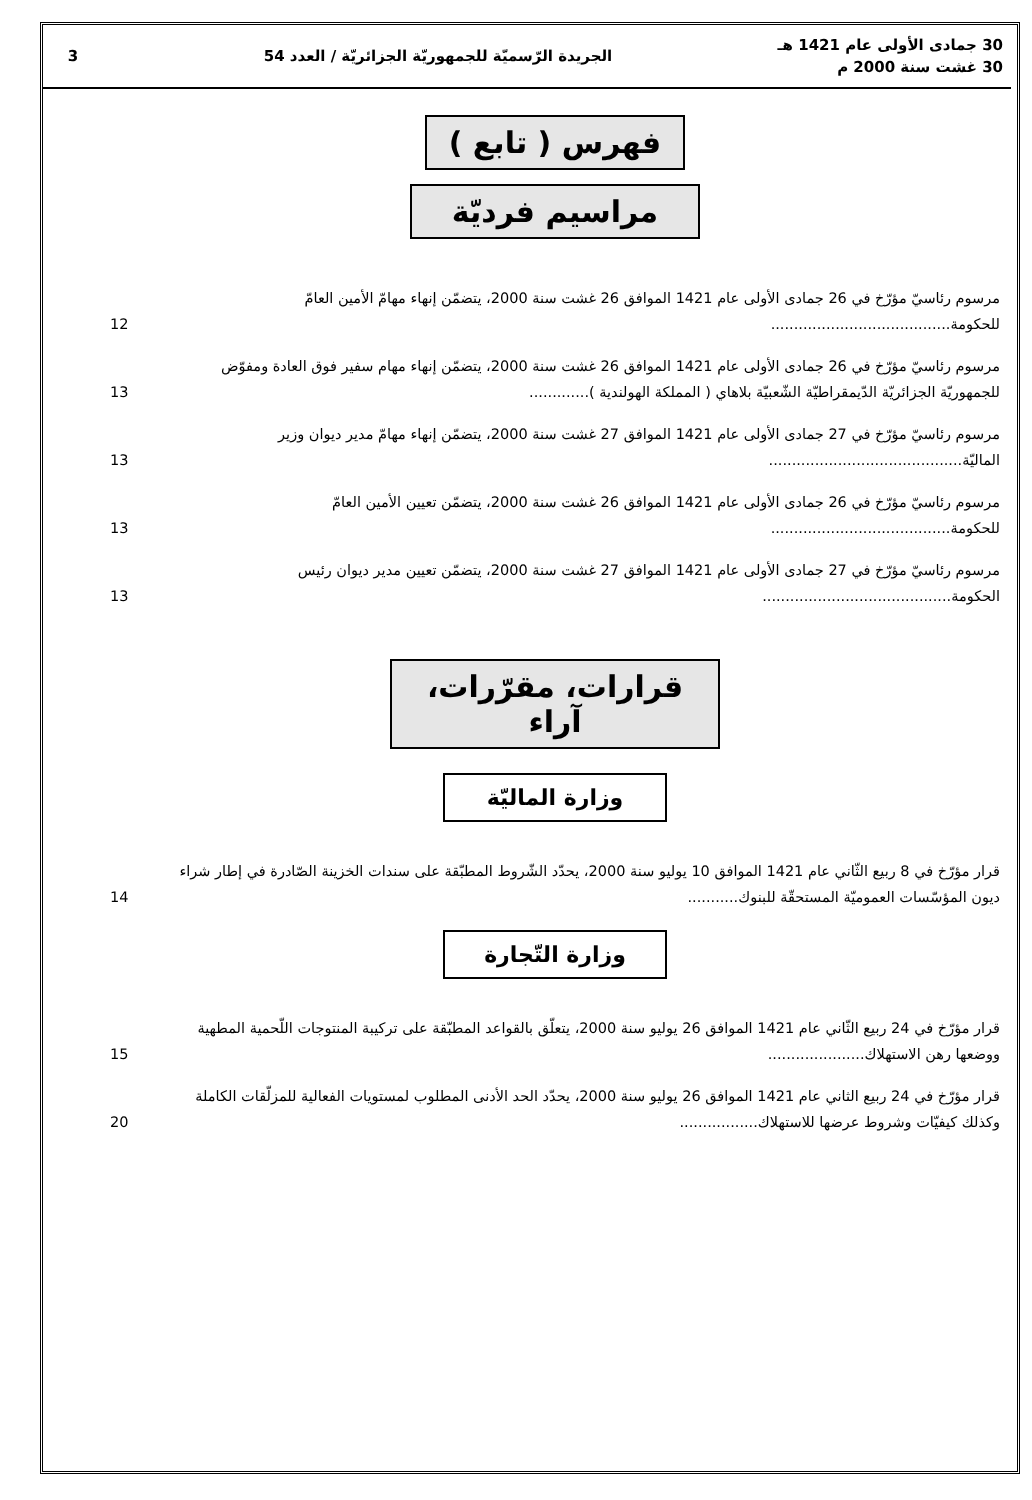30 جمادى الأولى عام 1421 هـ
30 غشت سنة 2000 م
الجريدة الرّسميّة للجمهوريّة الجزائريّة / العدد 54
3
فهرس ( تابع )
مراسيم فرديّة
مرسوم رئاسيّ مؤرّخ في 26 جمادى الأولى عام 1421 الموافق 26 غشت سنة 2000، يتضمّن إنهاء مهامّ الأمين العامّ للحكومة.......................................
12
مرسوم رئاسيّ مؤرّخ في 26 جمادى الأولى عام 1421 الموافق 26 غشت سنة 2000، يتضمّن إنهاء مهام سفير فوق العادة ومفوّض للجمهوريّة الجزائريّة الدّيمقراطيّة الشّعبيّة بلاهاي ( المملكة الهولندية ).............
13
مرسوم رئاسيّ مؤرّخ في 27 جمادى الأولى عام 1421 الموافق 27 غشت سنة 2000، يتضمّن إنهاء مهامّ مدير ديوان وزير الماليّة..........................................
13
مرسوم رئاسيّ مؤرّخ في 26 جمادى الأولى عام 1421 الموافق 26 غشت سنة 2000، يتضمّن تعيين الأمين العامّ للحكومة.......................................
13
مرسوم رئاسيّ مؤرّخ في 27 جمادى الأولى عام 1421 الموافق 27 غشت سنة 2000، يتضمّن تعيين مدير ديوان رئيس الحكومة.........................................
13
قرارات، مقرّرات، آراء
وزارة الماليّة
قرار مؤرّخ في 8 ربيع الثّاني عام 1421 الموافق 10 يوليو سنة 2000، يحدّد الشّروط المطبّقة على سندات الخزينة الصّادرة في إطار شراء ديون المؤسّسات العموميّة المستحقّة للبنوك...........
14
وزارة التّجارة
قرار مؤرّخ في 24 ربيع الثّاني عام 1421 الموافق 26 يوليو سنة 2000، يتعلّق بالقواعد المطبّقة على تركيبة المنتوجات اللّحمية المطهية ووضعها رهن الاستهلاك.....................
15
قرار مؤرّخ في 24 ربيع الثاني عام 1421 الموافق 26 يوليو سنة 2000، يحدّد الحد الأدنى المطلوب لمستويات الفعالية للمزلّقات الكاملة وكذلك كيفيّات وشروط عرضها للاستهلاك.................
20